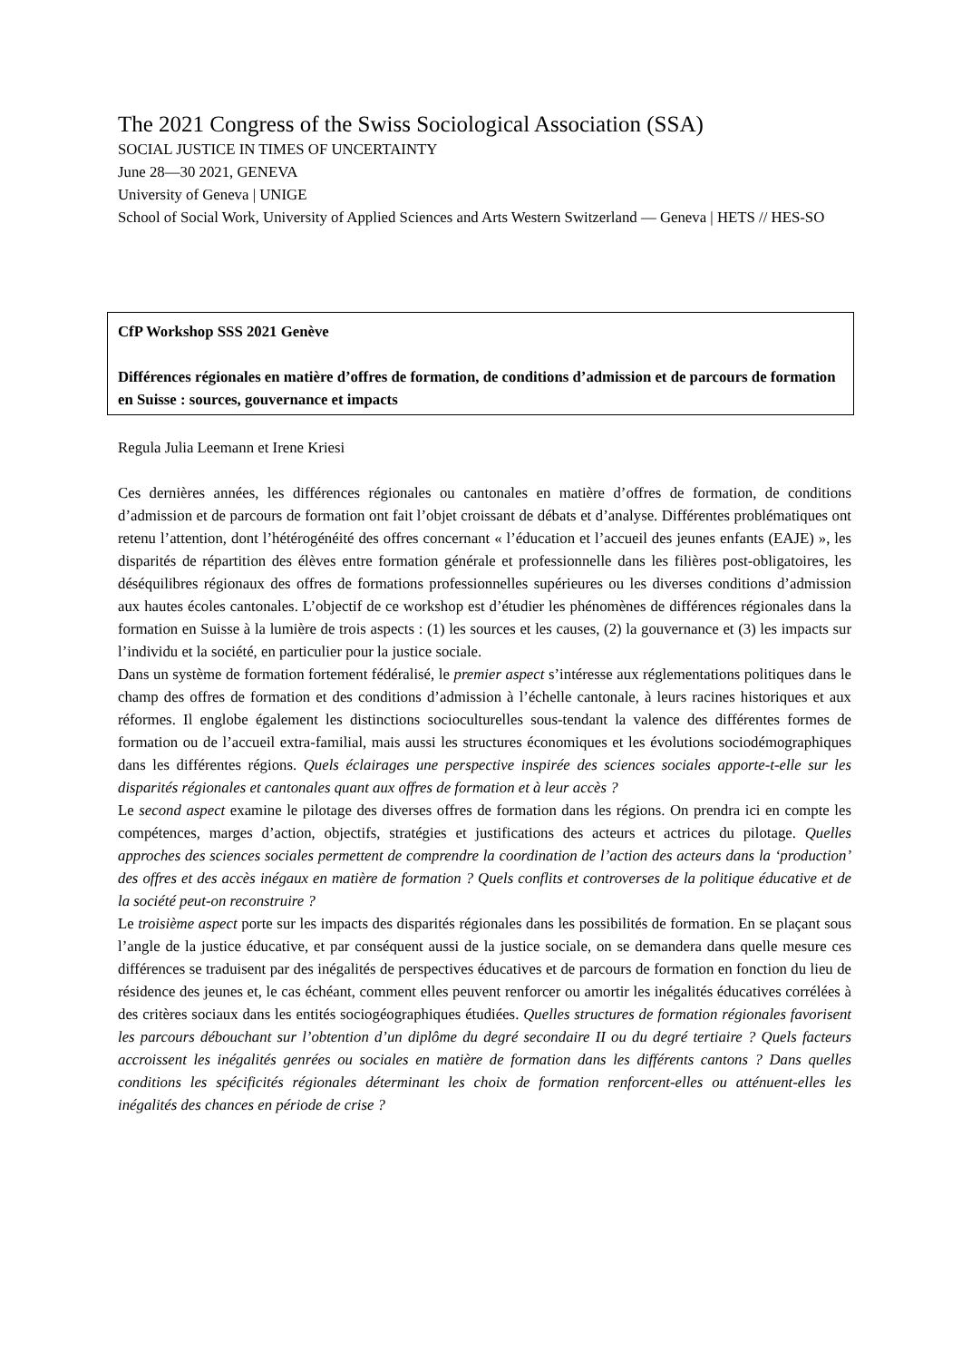The 2021 Congress of the Swiss Sociological Association (SSA)
SOCIAL JUSTICE IN TIMES OF UNCERTAINTY
June 28—30 2021, GENEVA
University of Geneva | UNIGE
School of Social Work, University of Applied Sciences and Arts Western Switzerland — Geneva | HETS // HES-SO
CfP Workshop SSS 2021 Genève
Différences régionales en matière d’offres de formation, de conditions d’admission et de parcours de formation en Suisse : sources, gouvernance et impacts
Regula Julia Leemann et Irene Kriesi
Ces dernières années, les différences régionales ou cantonales en matière d’offres de formation, de conditions d’admission et de parcours de formation ont fait l’objet croissant de débats et d’analyse. Différentes problématiques ont retenu l’attention, dont l’hétérogénéité des offres concernant « l’éducation et l’accueil des jeunes enfants (EAJE) », les disparités de répartition des élèves entre formation générale et professionnelle dans les filières post-obligatoires, les déséquilibres régionaux des offres de formations professionnelles supérieures ou les diverses conditions d’admission aux hautes écoles cantonales. L’objectif de ce workshop est d’étudier les phénomènes de différences régionales dans la formation en Suisse à la lumière de trois aspects : (1) les sources et les causes, (2) la gouvernance et (3) les impacts sur l’individu et la société, en particulier pour la justice sociale.
Dans un système de formation fortement fédéralisé, le premier aspect s’intéresse aux réglementations politiques dans le champ des offres de formation et des conditions d’admission à l’échelle cantonale, à leurs racines historiques et aux réformes. Il englobe également les distinctions socioculturelles sous-tendant la valence des différentes formes de formation ou de l’accueil extra-familial, mais aussi les structures économiques et les évolutions sociodémographiques dans les différentes régions. Quels éclairages une perspective inspirée des sciences sociales apporte-t-elle sur les disparités régionales et cantonales quant aux offres de formation et à leur accès ?
Le second aspect examine le pilotage des diverses offres de formation dans les régions. On prendra ici en compte les compétences, marges d’action, objectifs, stratégies et justifications des acteurs et actrices du pilotage. Quelles approches des sciences sociales permettent de comprendre la coordination de l’action des acteurs dans la ‘production’ des offres et des accès inégaux en matière de formation ? Quels conflits et controverses de la politique éducative et de la société peut-on reconstruire ?
Le troisième aspect porte sur les impacts des disparités régionales dans les possibilités de formation. En se plaçant sous l’angle de la justice éducative, et par conséquent aussi de la justice sociale, on se demandera dans quelle mesure ces différences se traduisent par des inégalités de perspectives éducatives et de parcours de formation en fonction du lieu de résidence des jeunes et, le cas échéant, comment elles peuvent renforcer ou amortir les inégalités éducatives corrélées à des critères sociaux dans les entités sociogéographiques étudiées. Quelles structures de formation régionales favorisent les parcours débouchant sur l’obtention d’un diplôme du degré secondaire II ou du degré tertiaire ? Quels facteurs accroissent les inégalités genrées ou sociales en matière de formation dans les différents cantons ? Dans quelles conditions les spécificités régionales déterminant les choix de formation renforcent-elles ou atténuent-elles les inégalités des chances en période de crise ?